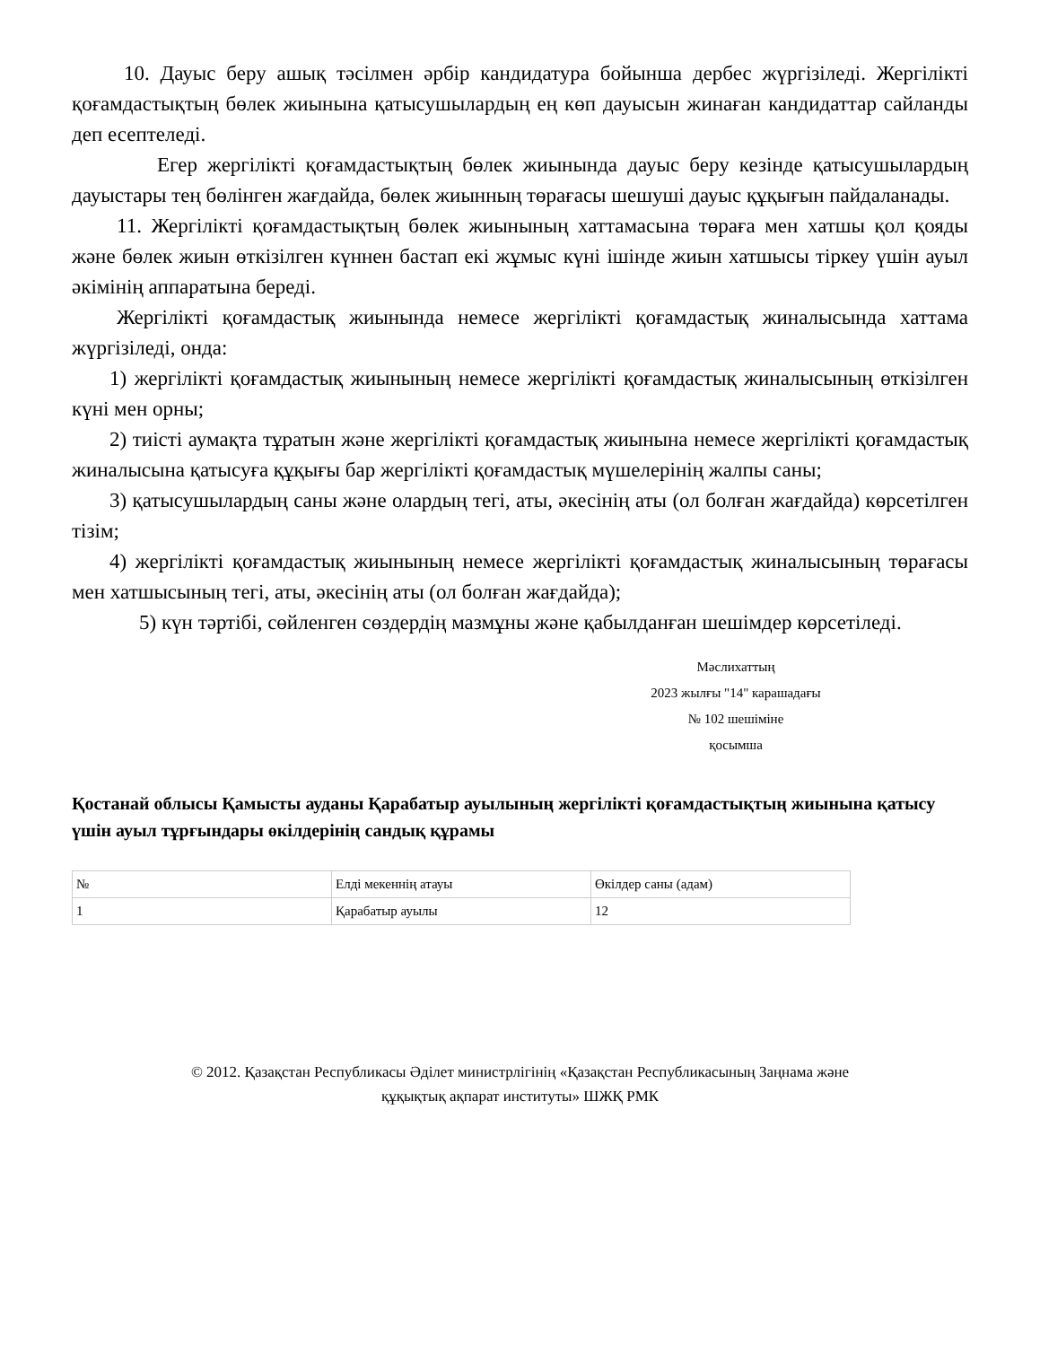10. Дауыс беру ашық тәсілмен әрбір кандидатура бойынша дербес жүргізіледі. Жергілікті қоғамдастықтың бөлек жиынына қатысушылардың ең көп дауысын жинаған кандидаттар сайланды деп есептеледі.
Егер жергілікті қоғамдастықтың бөлек жиынында дауыс беру кезінде қатысушылардың дауыстары тең бөлінген жағдайда, бөлек жиынның төрағасы шешуші дауыс құқығын пайдаланады.
11. Жергілікті қоғамдастықтың бөлек жиынының хаттамасына төраға мен хатшы қол қояды және бөлек жиын өткізілген күннен бастап екі жұмыс күні ішінде жиын хатшысы тіркеу үшін ауыл әкімінің аппаратына береді.
Жергілікті қоғамдастық жиынында немесе жергілікті қоғамдастық жиналысында хаттама жүргізіледі, онда:
1) жергілікті қоғамдастық жиынының немесе жергілікті қоғамдастық жиналысының өткізілген күні мен орны;
2) тиісті аумақта тұратын және жергілікті қоғамдастық жиынына немесе жергілікті қоғамдастық жиналысына қатысуға құқығы бар жергілікті қоғамдастық мүшелерінің жалпы саны;
3) қатысушылардың саны және олардың тегі, аты, әкесінің аты (ол болған жағдайда) көрсетілген тізім;
4) жергілікті қоғамдастық жиынының немесе жергілікті қоғамдастық жиналысының төрағасы мен хатшысының тегі, аты, әкесінің аты (ол болған жағдайда);
5) күн тәртібі, сөйленген сөздердің мазмұны және қабылданған шешімдер көрсетіледі.
Мәслихаттың
2023 жылғы "14" карашадағы
№ 102 шешіміне
қосымша
Қостанай облысы Қамысты ауданы Қарабатыр ауылының жергілікті қоғамдастықтың жиынына қатысу үшін ауыл тұрғындары өкілдерінің сандық құрамы
| № | Елді мекеннің атауы | Өкілдер саны (адам) |
| 1 | Қарабатыр ауылы | 12 |
© 2012. Қазақстан Республикасы Әділет министрлігінің «Қазақстан Республикасының Заңнама және
құқықтық ақпарат институты» ШЖҚ РМК